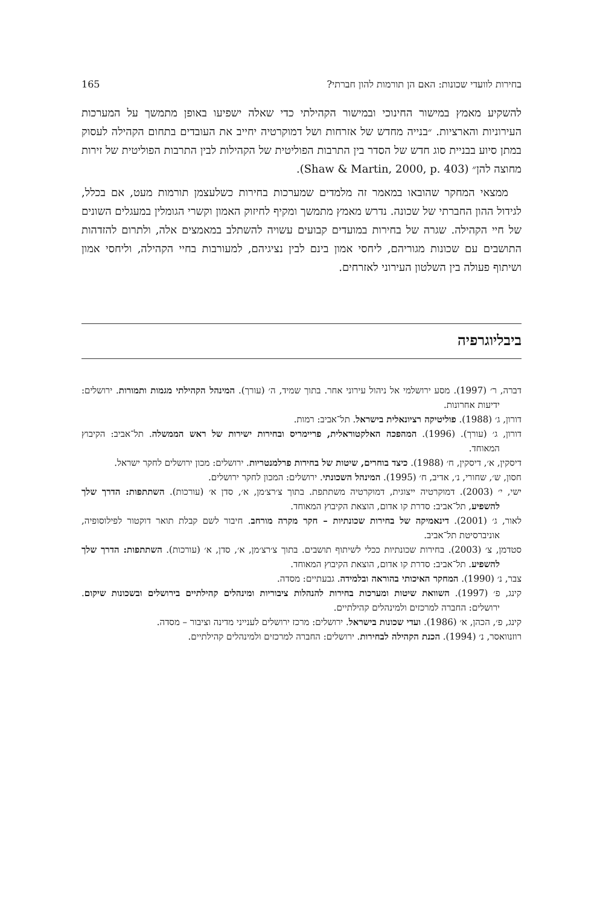בחירות לוועדי שכונות: האם הן תורמות להון חברתי? 165
להשקיע מאמץ במישור החינוכי ובמישור הקהילתי כדי שאלה ישפיעו באופן מתמשך על המערכות העירוניות והארציות. ״בנייה מחדש של אזרחות ושל דמוקרטיה יחייב את העובדים בתחום הקהילה לעסוק במתן סיוע בבניית סוג חדש של הסדר בין התרבות הפוליטית של הקהילות לבין התרבות הפוליטית של זירות מחוצה להן״ (Shaw & Martin, 2000, p. 403).
ממצאי המחקר שהובאו במאמר זה מלמדים שמערכות בחירות כשלעצמן תורמות מעט, אם בכלל, לגידול ההון החברתי של שכונה. נדרש מאמץ מתמשך ומקיף לחיזוק האמון וקשרי הגומלין במעגלים השונים של חיי הקהילה. שגרה של בחירות במועדים קבועים עשויה להשתלב במאמצים אלה, ולתרום להזדהות התושבים עם שכונות מגוריהם, ליחסי אמון בינם לבין נציגיהם, למעורבות בחיי הקהילה, וליחסי אמון ושיתוף פעולה בין השלטון העירוני לאזרחים.
ביבליוגרפיה
דברה, ר׳ (1997). מסע ירושלמי אל ניהול עירוני אחר. בתוך שמיד, ה׳ (עורך). המינהל הקהילתי מגמות ותמורות. ירושלים: ידיעות אחרונות.
דורון, ג׳ (1988). פוליטיקה רציונאלית בישראל. תל־אביב: רמות.
דורון, ג׳ (עורך). (1996). המהפכה האלקטוראלית, פריימריס ובחירות ישירות של ראש הממשלה. תל־אביב: הקיבוץ המאוחד.
דיסקין, א׳, דיסקין, ח׳ (1988). כיצד בוחרים, שיטות של בחירות פרלמנטריות. ירושלים: מכון ירושלים לחקר ישראל.
חסון, ש׳, שחורי, נ׳, אדיב, ח׳ (1995). המינהל השכונתי. ירושלים: המכון לחקר ירושלים.
ישי, י׳ (2003). דמוקרטיה ייצוגית, דמוקרטיה משתתפת. בתוך צ׳רצ׳מן, א׳, סדן א׳ (עורכות). השתתפות: הדרך שלך להשפיע, תל־אביב: סדרת קו אדום, הוצאת הקיבוץ המאוחד.
לאור, ג׳ (2001). דינאמיקה של בחירות שכונתיות – חקר מקרה מורחב. חיבור לשם קבלת תואר דוקטור לפילוסופיה, אוניברסיטת תל־אביב.
סטדמן, צ׳ (2003). בחירות שכונתיות ככלי לשיתוף תושבים. בתוך צ׳רצ׳מן, א׳, סדן, א׳ (עורכות). השתתפות: הדרך שלך להשפיע. תל־אביב: סדרת קו אדום, הוצאת הקיבוץ המאוחד.
צבר, נ׳ (1990). המחקר האיכותי בהוראה ובלמידה. גבעתיים: מסדה.
קינג, פ׳ (1997). השוואת שיטות ומערכות בחירות להנהלות ציבוריות ומינהלים קהילתיים בירושלים ובשכונות שיקום. ירושלים: החברה למרכזים ולמינהלים קהילתיים.
קינג, פ׳, הכהן, א׳ (1986). ועדי שכונות בישראל. ירושלים: מרכז ירושלים לענייני מדינה וציבור – מסדה.
רוזנוואסר, נ׳ (1994). הכנת הקהילה לבחירות. ירושלים: החברה למרכזים ולמינהלים קהילתיים.